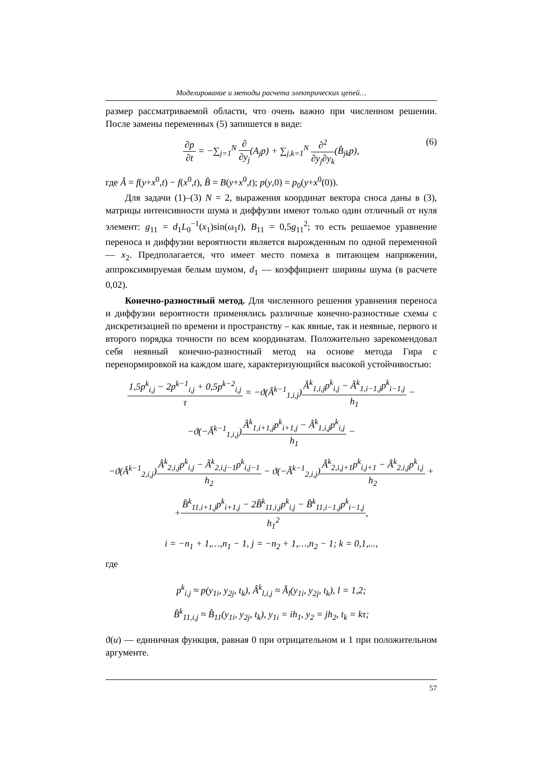Моделирование и методы расчета электрических цепей…
размер рассматриваемой области, что очень важно при численном решении. После замены переменных (5) запишется в виде:
∂p ∂t = −∑<sub>j=1</sub><sup>N</sup> ∂ ∂y<sub>j</sub>(A<sub>j</sub>p) + ∑<sub>j,k=1</sub><sup>N</sup> ∂<sup>2</sup> ∂y<sub>j</sub>∂y<sub>k</sub>(B̂<sub>jk</sub>p), (6)
где Â = f(y+x<sup>0</sup>,t) − f(x<sup>0</sup>,t), B̂ = B(y+x<sup>0</sup>,t); p(y,0) = p<sub>0</sub>(y+x<sup>0</sup>(0)).
Для задачи (1)–(3) N = 2, выражения координат вектора сноса даны в (3), матрицы интенсивности шума и диффузии имеют только один отличный от нуля элемент: g<sub>11</sub> = d<sub>1</sub>L<sub>0</sub><sup>−1</sup>(x<sub>1</sub>)sin(ω<sub>1</sub>t), B<sub>11</sub> = 0,5g<sub>11</sub><sup>2</sup>; то есть решаемое уравнение переноса и диффузии вероятности является вырожденным по одной переменной — x<sub>2</sub>. Предполагается, что имеет место помеха в питающем напряжении, аппроксимируемая белым шумом, d<sub>1</sub> — коэффициент ширины шума (в расчете 0,02).
Конечно-разностный метод. Для численного решения уравнения переноса и диффузии вероятности применялись различные конечно-разностные схемы с дискретизацией по времени и пространству – как явные, так и неявные, первого и второго порядка точности по всем координатам. Положительно зарекомендовал себя неявный конечно-разностный метод на основе метода Гира с перенормировкой на каждом шаге, характеризующийся высокой устойчивостью:
1,5p<sup>k</sup><sub>i,j</sub> − 2p<sup>k−1</sup><sub>i,j</sub> + 0,5p<sup>k−2</sup><sub>i,j</sub> τ = −ϑ(Â<sup>k−1</sup><sub>1,i,j</sub>)Â<sup>k</sup><sub>1,i,j</sub>p<sup>k</sup><sub>i,j</sub> − Â<sup>k</sup><sub>1,i−1,j</sub>p<sup>k</sup><sub>i−1,j</sub> h<sub>1</sub> −
−ϑ(−Â<sup>k−1</sup><sub>1,i,j</sub>)Â<sup>k</sup><sub>1,i+1,j</sub>p<sup>k</sup><sub>i+1,j</sub> − Â<sup>k</sup><sub>1,i,j</sub>p<sup>k</sup><sub>i,j</sub> h<sub>1</sub> −
−ϑ(Â<sup>k−1</sup><sub>2,i,j</sub>)Â<sup>k</sup><sub>2,i,j</sub>p<sup>k</sup><sub>i,j</sub> − Â<sup>k</sup><sub>2,i,j−1</sub>p<sup>k</sup><sub>i,j−1</sub> h<sub>2</sub> − ϑ(−Â<sup>k−1</sup><sub>2,i,j</sub>)Â<sup>k</sup><sub>2,i,j+1</sub>p<sup>k</sup><sub>i,j+1</sub> − Â<sup>k</sup><sub>2,i,j</sub>p<sup>k</sup><sub>i,j</sub> h<sub>2</sub> +
+B̂<sup>k</sup><sub>11,i+1,j</sub>p<sup>k</sup><sub>i+1,j</sub> − 2B̂<sup>k</sup><sub>11,i,j</sub>p<sup>k</sup><sub>i,j</sub> − B̂<sup>k</sup><sub>11,i−1,j</sub>p<sup>k</sup><sub>i−1,j</sub> h<sub>1</sub><sup>2</sup>,
i = −n<sub>1</sub> + 1,…,n<sub>1</sub> − 1, j = −n<sub>2</sub> + 1,…,n<sub>2</sub> − 1; k = 0,1,...,
где
p<sup>k</sup><sub>i,j</sub> ≈ p(y<sub>1i</sub>, y<sub>2j</sub>, t<sub>k</sub>), Â<sup>k</sup><sub>l,i,j</sub> ≈ Â<sub>l</sub>(y<sub>1i</sub>, y<sub>2j</sub>, t<sub>k</sub>), l = 1,2;
B̂<sup>k</sup><sub>11,i,j</sub> ≈ B̂<sub>11</sub>(y<sub>1i</sub>, y<sub>2j</sub>, t<sub>k</sub>), y<sub>1i</sub> = ih<sub>1</sub>, y<sub>2</sub> = jh<sub>2</sub>, t<sub>k</sub> = kτ;
ϑ(u) — единичная функция, равная 0 при отрицательном и 1 при положительном аргументе.
57